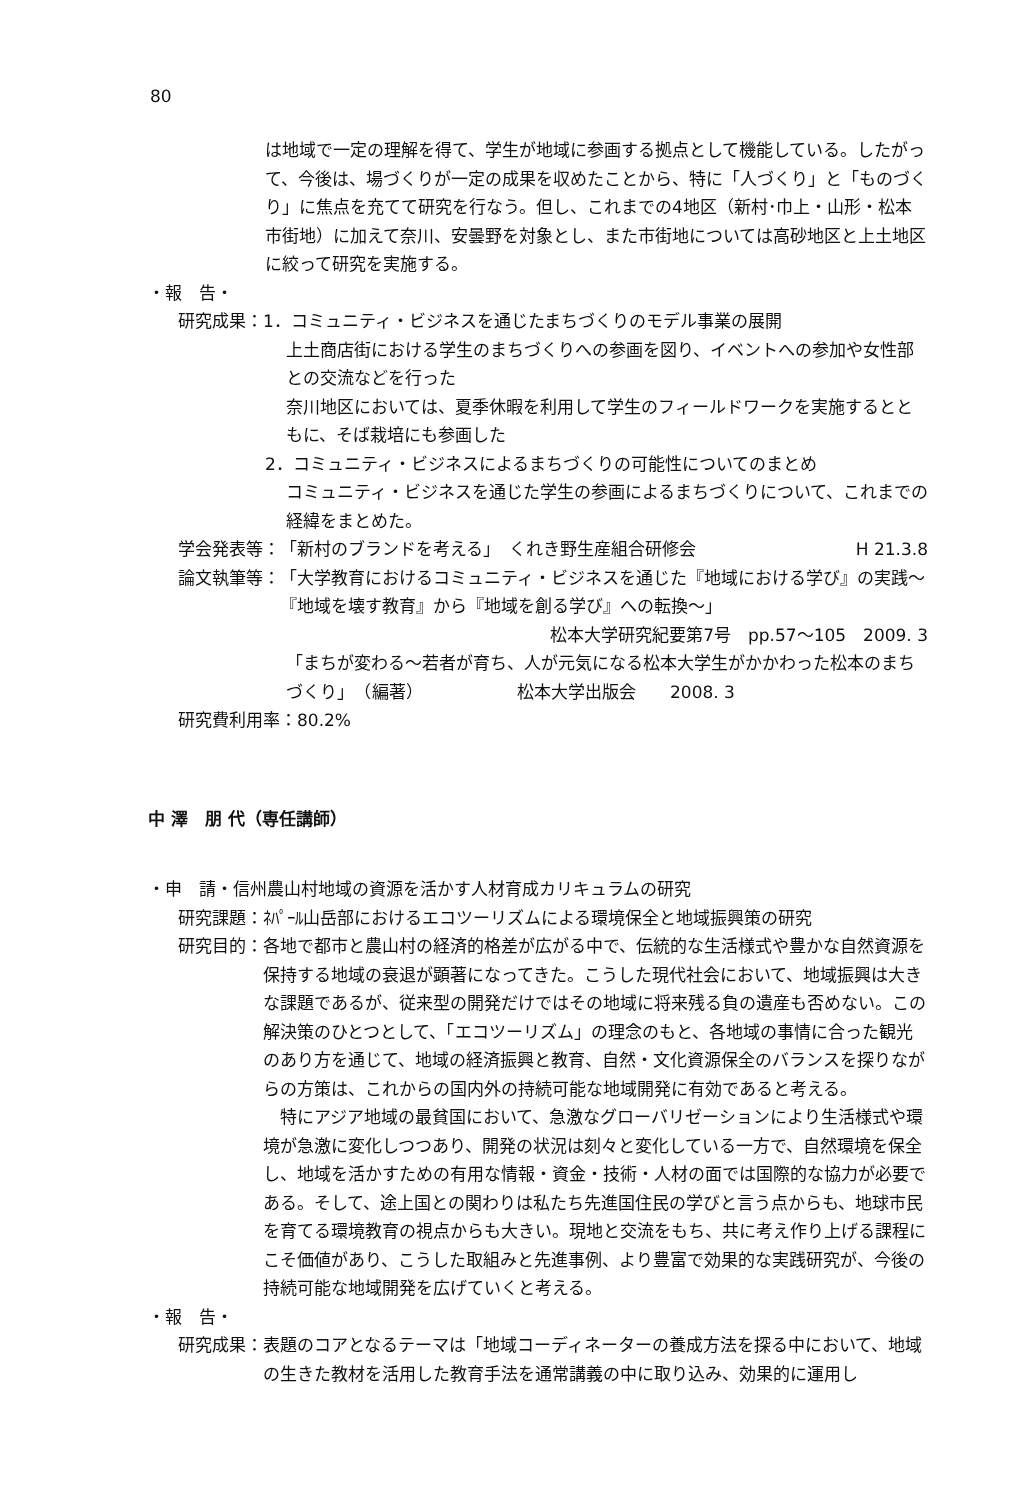80
は地域で一定の理解を得て、学生が地域に参画する拠点として機能している。したがって、今後は、場づくりが一定の成果を収めたことから、特に「人づくり」と「ものづくり」に焦点を充てて研究を行なう。但し、これまでの4地区（新村･巾上・山形・松本市街地）に加えて奈川、安曇野を対象とし、また市街地については高砂地区と上土地区に絞って研究を実施する。
・報　告・
研究成果： 1．コミュニティ・ビジネスを通じたまちづくりのモデル事業の展開
上土商店街における学生のまちづくりへの参画を図り、イベントへの参加や女性部との交流などを行った
奈川地区においては、夏季休暇を利用して学生のフィールドワークを実施するとともに、そば栽培にも参画した
2．コミュニティ・ビジネスによるまちづくりの可能性についてのまとめ
コミュニティ・ビジネスを通じた学生の参画によるまちづくりについて、これまでの経緯をまとめた。
学会発表等： 「新村のブランドを考える」　くれき野生産組合研修会 H 21.3.8
論文執筆等： 「大学教育におけるコミュニティ・ビジネスを通じた『地域における学び』の実践～『地域を壊す教育』から『地域を創る学び』への転換～」
松本大学研究紀要第7号　pp.57～105　2009. 3
「まちが変わる～若者が育ち、人が元気になる松本大学生がかかわった松本のまちづくり」　（編著）　　　　　　松本大学出版会　　2008. 3
研究費利用率：80.2%
中 澤　朋 代（専任講師）
・申　請・信州農山村地域の資源を活かす人材育成カリキュラムの研究
研究課題： ﾈﾊﾟｰﾙ山岳部におけるエコツーリズムによる環境保全と地域振興策の研究
研究目的： 各地で都市と農山村の経済的格差が広がる中で、伝統的な生活様式や豊かな自然資源を保持する地域の衰退が顕著になってきた。こうした現代社会において、地域振興は大きな課題であるが、従来型の開発だけではその地域に将来残る負の遺産も否めない。この解決策のひとつとして、「エコツーリズム」の理念のもと、各地域の事情に合った観光のあり方を通じて、地域の経済振興と教育、自然・文化資源保全のバランスを探りながらの方策は、これからの国内外の持続可能な地域開発に有効であると考える。
　特にアジア地域の最貧国において、急激なグローバリゼーションにより生活様式や環境が急激に変化しつつあり、開発の状況は刻々と変化している一方で、自然環境を保全し、地域を活かすための有用な情報・資金・技術・人材の面では国際的な協力が必要である。そして、途上国との関わりは私たち先進国住民の学びと言う点からも、地球市民を育てる環境教育の視点からも大きい。現地と交流をもち、共に考え作り上げる課程にこそ価値があり、こうした取組みと先進事例、より豊富で効果的な実践研究が、今後の持続可能な地域開発を広げていくと考える。
・報　告・
研究成果： 表題のコアとなるテーマは「地域コーディネーターの養成方法を探る中において、地域の生きた教材を活用した教育手法を通常講義の中に取り込み、効果的に運用し